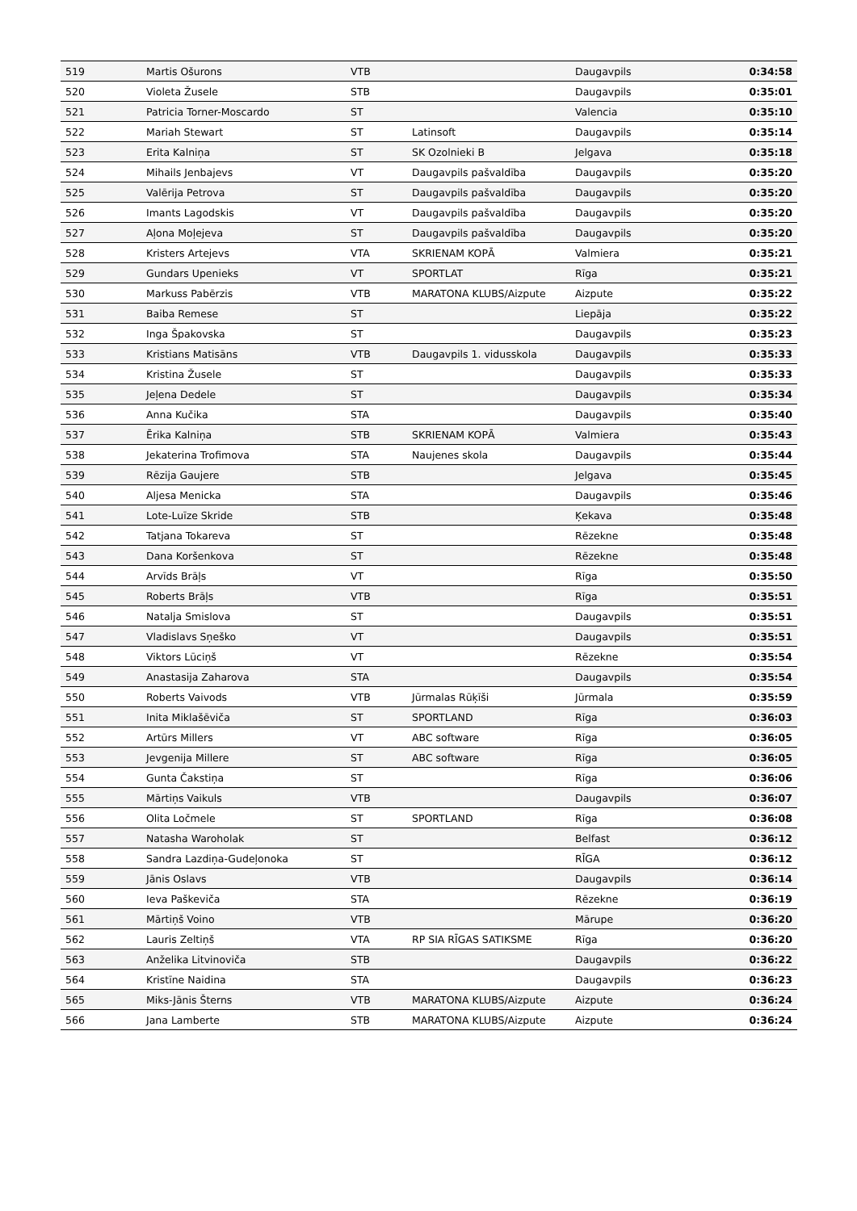| 519 | Martis Ošurons | VTB | | Daugavpils | 0:34:58 |
| 520 | Violeta Žusele | STB | | Daugavpils | 0:35:01 |
| 521 | Patricia Torner-Moscardo | ST | | Valencia | 0:35:10 |
| 522 | Mariah Stewart | ST | Latinsoft | Daugavpils | 0:35:14 |
| 523 | Erita Kalniņa | ST | SK Ozolnieki B | Jelgava | 0:35:18 |
| 524 | Mihails Jenbajevs | VT | Daugavpils pašvaldība | Daugavpils | 0:35:20 |
| 525 | Valērija Petrova | ST | Daugavpils pašvaldība | Daugavpils | 0:35:20 |
| 526 | Imants Lagodskis | VT | Daugavpils pašvaldība | Daugavpils | 0:35:20 |
| 527 | Aļona Moļejeva | ST | Daugavpils pašvaldība | Daugavpils | 0:35:20 |
| 528 | Kristers Artejevs | VTA | SKRIENAM KOPĀ | Valmiera | 0:35:21 |
| 529 | Gundars Upenieks | VT | SPORTLAT | Rīga | 0:35:21 |
| 530 | Markuss Pabērzis | VTB | MARATONA KLUBS/Aizpute | Aizpute | 0:35:22 |
| 531 | Baiba Remese | ST | | Liepāja | 0:35:22 |
| 532 | Inga Špakovska | ST | | Daugavpils | 0:35:23 |
| 533 | Kristians Matisāns | VTB | Daugavpils 1. vidusskola | Daugavpils | 0:35:33 |
| 534 | Kristina Žusele | ST | | Daugavpils | 0:35:33 |
| 535 | Jeļena Dedele | ST | | Daugavpils | 0:35:34 |
| 536 | Anna Kučika | STA | | Daugavpils | 0:35:40 |
| 537 | Ērika Kalniņa | STB | SKRIENAM KOPĀ | Valmiera | 0:35:43 |
| 538 | Jekaterina Trofimova | STA | Naujenes skola | Daugavpils | 0:35:44 |
| 539 | Rēzija Gaujere | STB | | Jelgava | 0:35:45 |
| 540 | Aljesa Menicka | STA | | Daugavpils | 0:35:46 |
| 541 | Lote-Luīze Skride | STB | | Ķekava | 0:35:48 |
| 542 | Tatjana Tokareva | ST | | Rēzekne | 0:35:48 |
| 543 | Dana Koršenkova | ST | | Rēzekne | 0:35:48 |
| 544 | Arvīds Brāļs | VT | | Rīga | 0:35:50 |
| 545 | Roberts Brāļs | VTB | | Rīga | 0:35:51 |
| 546 | Natalja Smislova | ST | | Daugavpils | 0:35:51 |
| 547 | Vladislavs Sņeško | VT | | Daugavpils | 0:35:51 |
| 548 | Viktors Lūciņš | VT | | Rēzekne | 0:35:54 |
| 549 | Anastasija Zaharova | STA | | Daugavpils | 0:35:54 |
| 550 | Roberts Vaivods | VTB | Jūrmalas Rūķīši | Jūrmala | 0:35:59 |
| 551 | Inita Miklašēviča | ST | SPORTLAND | Rīga | 0:36:03 |
| 552 | Artūrs Millers | VT | ABC software | Rīga | 0:36:05 |
| 553 | Jevgenija Millere | ST | ABC software | Rīga | 0:36:05 |
| 554 | Gunta Čakstiņa | ST | | Rīga | 0:36:06 |
| 555 | Mārtiņs Vaikuls | VTB | | Daugavpils | 0:36:07 |
| 556 | Olita Ločmele | ST | SPORTLAND | Rīga | 0:36:08 |
| 557 | Natasha Waroholak | ST | | Belfast | 0:36:12 |
| 558 | Sandra Lazdiņa-Gudeļonoka | ST | | RĪGA | 0:36:12 |
| 559 | Jānis Oslavs | VTB | | Daugavpils | 0:36:14 |
| 560 | Ieva Paškeviča | STA | | Rēzekne | 0:36:19 |
| 561 | Mārtiņš Voino | VTB | | Mārupe | 0:36:20 |
| 562 | Lauris Zeltiņš | VTA | RP SIA RĪGAS SATIKSME | Rīga | 0:36:20 |
| 563 | Anželika Litvinoviča | STB | | Daugavpils | 0:36:22 |
| 564 | Kristīne Naidina | STA | | Daugavpils | 0:36:23 |
| 565 | Miks-Jānis Šterns | VTB | MARATONA KLUBS/Aizpute | Aizpute | 0:36:24 |
| 566 | Jana Lamberte | STB | MARATONA KLUBS/Aizpute | Aizpute | 0:36:24 |